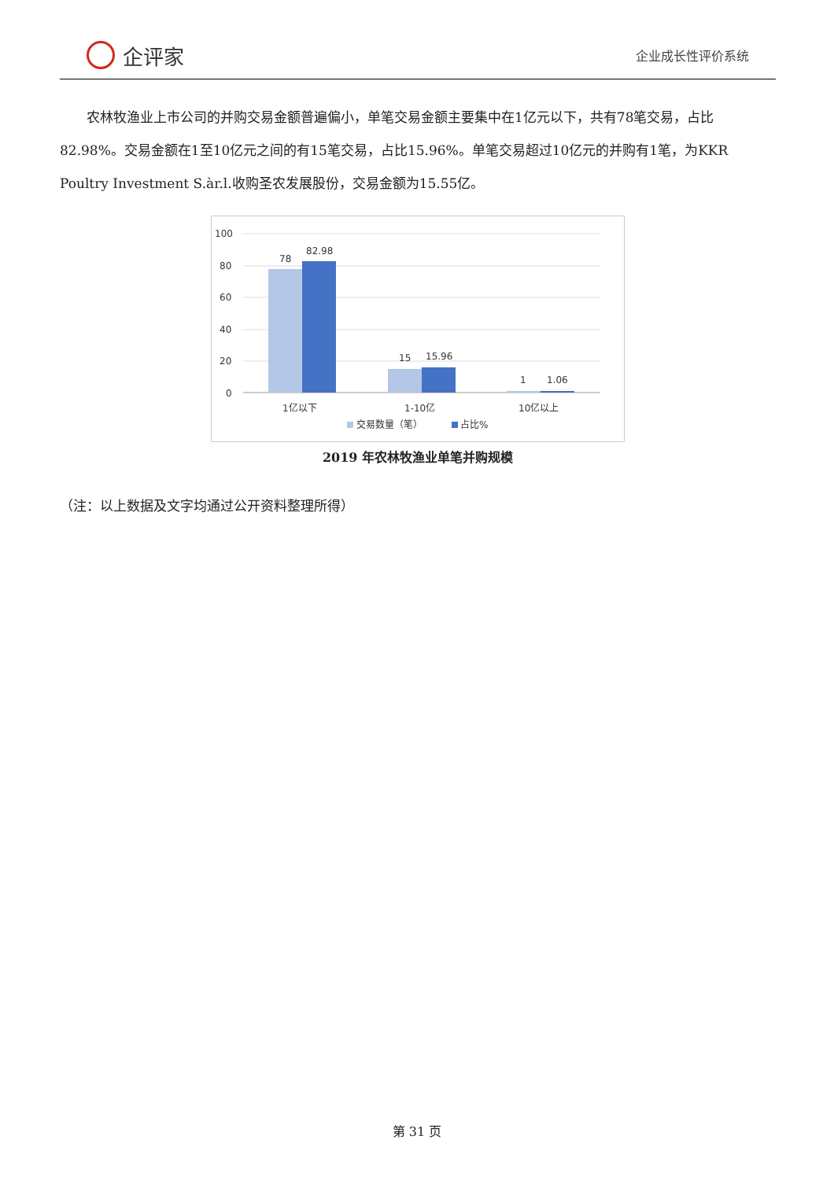企评家
企业成长性评价系统
农林牧渔业上市公司的并购交易金额普遍偏小，单笔交易金额主要集中在1亿元以下，共有78笔交易，占比82.98%。交易金额在1至10亿元之间的有15笔交易，占比15.96%。单笔交易超过10亿元的并购有1笔，为KKR Poultry Investment S.àr.l.收购圣农发展股份，交易金额为15.55亿。
100
80
60
40
20
0
78
82.98
15
15.96
1
1.06
1亿以下
1-10亿
10亿以上
交易数量（笔）
占比%
2019 年农林牧渔业单笔并购规模
（注：以上数据及文字均通过公开资料整理所得）
第 31 页